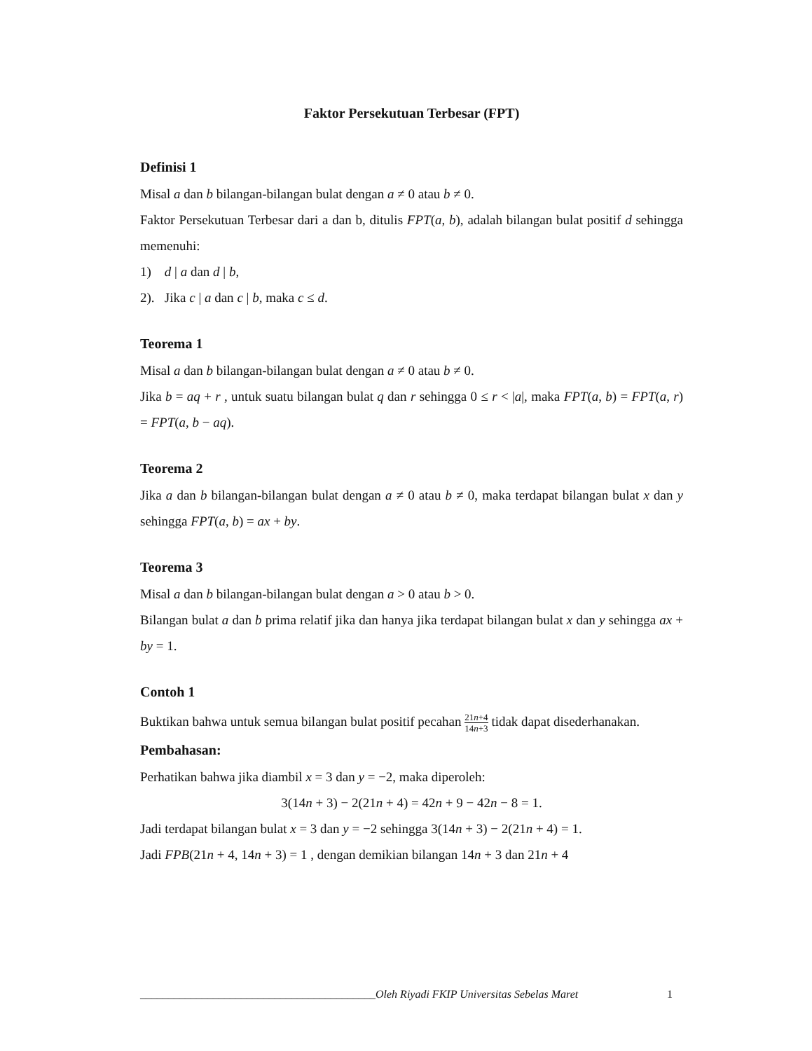Faktor Persekutuan Terbesar (FPT)
Definisi 1
Misal a dan b bilangan-bilangan bulat dengan a ≠ 0 atau b ≠ 0.
Faktor Persekutuan Terbesar dari a dan b, ditulis FPT(a, b), adalah bilangan bulat positif d sehingga memenuhi:
1) d | a dan d | b,
2). Jika c | a dan c | b, maka c ≤ d.
Teorema 1
Misal a dan b bilangan-bilangan bulat dengan a ≠ 0 atau b ≠ 0.
Jika b = aq + r , untuk suatu bilangan bulat q dan r sehingga 0 ≤ r < |a|, maka FPT(a, b) = FPT(a, r) = FPT(a, b − aq).
Teorema 2
Jika a dan b bilangan-bilangan bulat dengan a ≠ 0 atau b ≠ 0, maka terdapat bilangan bulat x dan y sehingga FPT(a, b) = ax + by.
Teorema 3
Misal a dan b bilangan-bilangan bulat dengan a > 0 atau b > 0.
Bilangan bulat a dan b prima relatif jika dan hanya jika terdapat bilangan bulat x dan y sehingga ax + by = 1.
Contoh 1
Buktikan bahwa untuk semua bilangan bulat positif pecahan 21n+4 14n+3 tidak dapat disederhanakan.
Pembahasan:
Perhatikan bahwa jika diambil x = 3 dan y = −2, maka diperoleh:
3(14n + 3) − 2(21n + 4) = 42n + 9 − 42n − 8 = 1.
Jadi terdapat bilangan bulat x = 3 dan y = −2 sehingga 3(14n + 3) − 2(21n + 4) = 1.
Jadi FPB(21n + 4, 14n + 3) = 1 , dengan demikian bilangan 14n + 3 dan 21n + 4
__________________________________________Oleh Riyadi FKIP Universitas Sebelas Maret 1